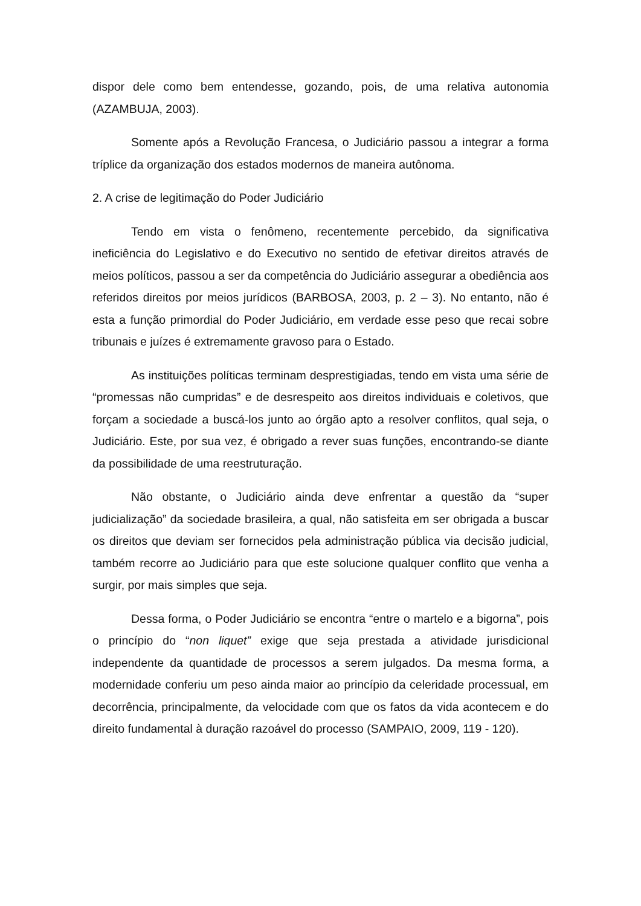dispor dele como bem entendesse, gozando, pois, de uma relativa autonomia (AZAMBUJA, 2003).
Somente após a Revolução Francesa, o Judiciário passou a integrar a forma tríplice da organização dos estados modernos de maneira autônoma.
2. A crise de legitimação do Poder Judiciário
Tendo em vista o fenômeno, recentemente percebido, da significativa ineficiência do Legislativo e do Executivo no sentido de efetivar direitos através de meios políticos, passou a ser da competência do Judiciário assegurar a obediência aos referidos direitos por meios jurídicos (BARBOSA, 2003, p. 2 – 3). No entanto, não é esta a função primordial do Poder Judiciário, em verdade esse peso que recai sobre tribunais e juízes é extremamente gravoso para o Estado.
As instituições políticas terminam desprestigiadas, tendo em vista uma série de “promessas não cumpridas” e de desrespeito aos direitos individuais e coletivos, que forçam a sociedade a buscá-los junto ao órgão apto a resolver conflitos, qual seja, o Judiciário. Este, por sua vez, é obrigado a rever suas funções, encontrando-se diante da possibilidade de uma reestruturação.
Não obstante, o Judiciário ainda deve enfrentar a questão da “super judicialização” da sociedade brasileira, a qual, não satisfeita em ser obrigada a buscar os direitos que deviam ser fornecidos pela administração pública via decisão judicial, também recorre ao Judiciário para que este solucione qualquer conflito que venha a surgir, por mais simples que seja.
Dessa forma, o Poder Judiciário se encontra “entre o martelo e a bigorna”, pois o princípio do “non liquet” exige que seja prestada a atividade jurisdicional independente da quantidade de processos a serem julgados. Da mesma forma, a modernidade conferiu um peso ainda maior ao princípio da celeridade processual, em decorrência, principalmente, da velocidade com que os fatos da vida acontecem e do direito fundamental à duração razoável do processo (SAMPAIO, 2009, 119 - 120).